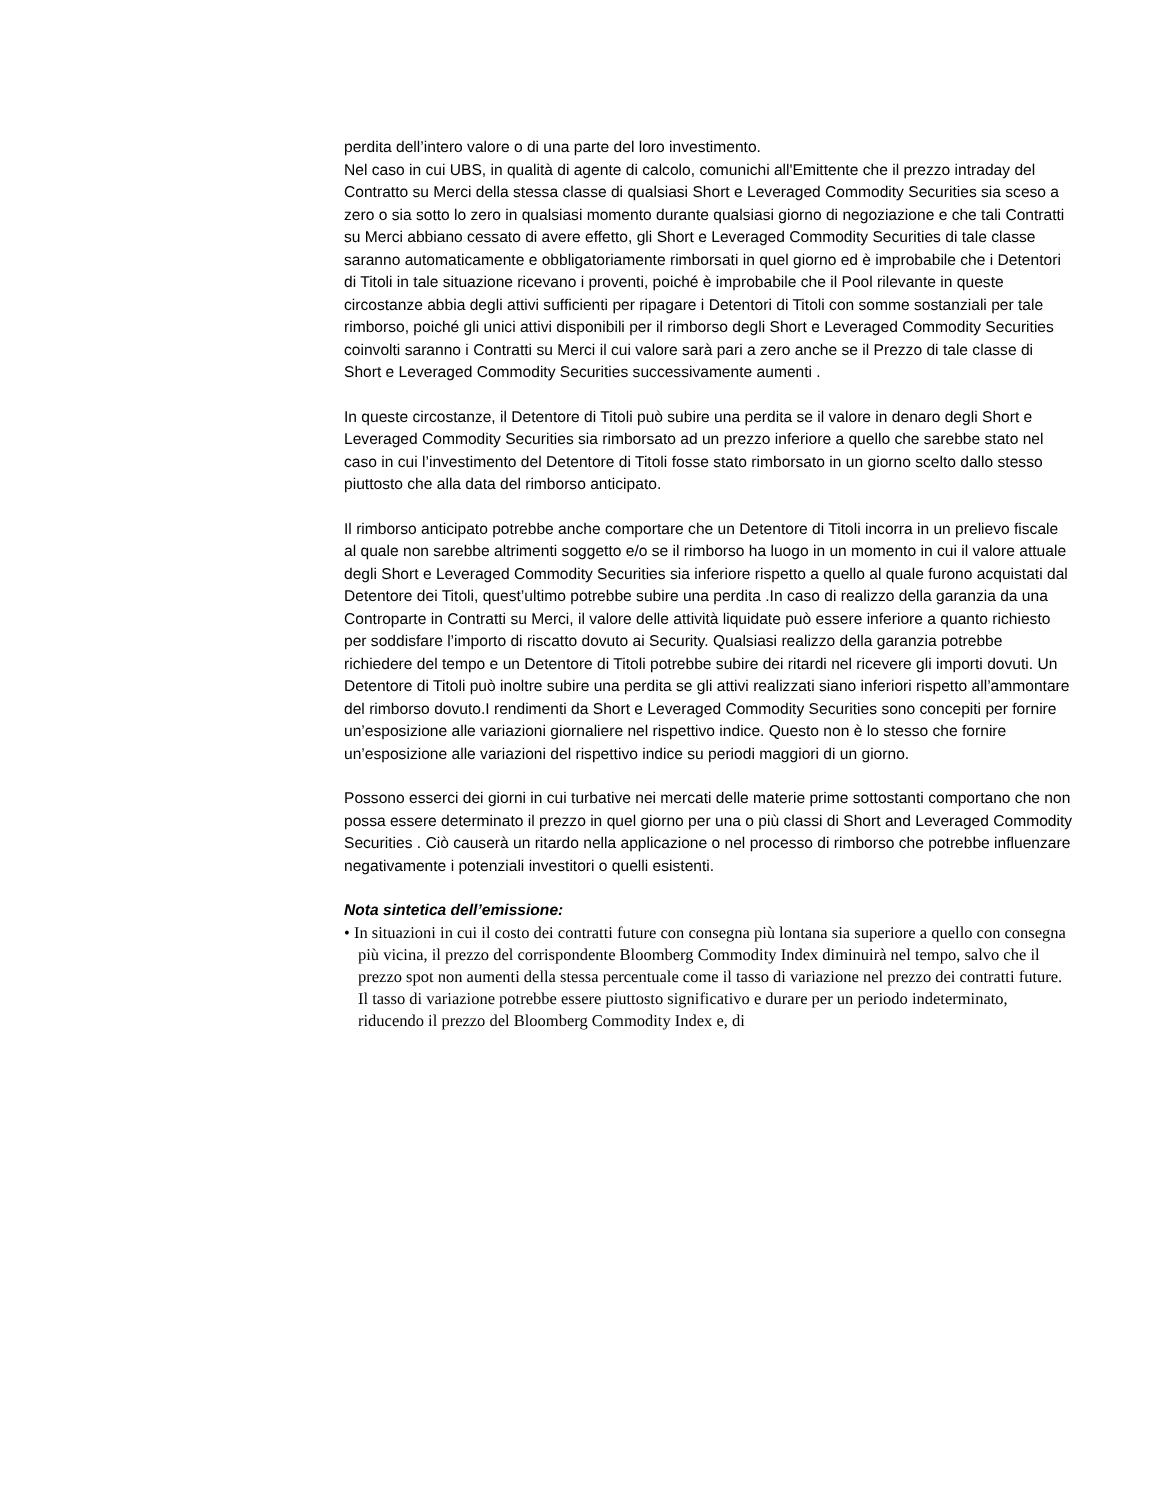perdita dell’intero valore o di una parte del loro investimento.
Nel caso in cui UBS, in qualità di agente di calcolo, comunichi all'Emittente che il prezzo intraday del Contratto su Merci della stessa classe di qualsiasi Short e Leveraged Commodity Securities sia sceso a zero o sia sotto lo zero in qualsiasi momento durante qualsiasi giorno di negoziazione e che tali Contratti su Merci abbiano cessato di avere effetto, gli Short e Leveraged Commodity Securities di tale classe saranno automaticamente e obbligatoriamente rimborsati in quel giorno ed è improbabile che i Detentori di Titoli in tale situazione ricevano i proventi, poiché è improbabile che il Pool rilevante in queste circostanze abbia degli attivi sufficienti per ripagare i Detentori di Titoli con somme sostanziali per tale rimborso, poiché gli unici attivi disponibili per il rimborso degli Short e Leveraged Commodity Securities coinvolti saranno i Contratti su Merci il cui valore sarà pari a zero anche se il Prezzo di tale classe di Short e Leveraged Commodity Securities successivamente aumenti .
In queste circostanze, il Detentore di Titoli può subire una perdita se il valore in denaro degli Short e Leveraged Commodity Securities sia rimborsato ad un prezzo inferiore a quello che sarebbe stato nel caso in cui l’investimento del Detentore di Titoli fosse stato rimborsato in un giorno scelto dallo stesso piuttosto che alla data del rimborso anticipato.
Il rimborso anticipato potrebbe anche comportare che un Detentore di Titoli incorra in un prelievo fiscale al quale non sarebbe altrimenti soggetto e/o se il rimborso ha luogo in un momento in cui il valore attuale degli Short e Leveraged Commodity Securities sia inferiore rispetto a quello al quale furono acquistati dal Detentore dei Titoli, quest’ultimo potrebbe subire una perdita .In caso di realizzo della garanzia da una Controparte in Contratti su Merci, il valore delle attività liquidate può essere inferiore a quanto richiesto per soddisfare l’importo di riscatto dovuto ai Security. Qualsiasi realizzo della garanzia potrebbe richiedere del tempo e un Detentore di Titoli potrebbe subire dei ritardi nel ricevere gli importi dovuti. Un Detentore di Titoli può inoltre subire una perdita se gli attivi realizzati siano inferiori rispetto all’ammontare del rimborso dovuto.I rendimenti da Short e Leveraged Commodity Securities sono concepiti per fornire un’esposizione alle variazioni giornaliere nel rispettivo indice. Questo non è lo stesso che fornire un’esposizione alle variazioni del rispettivo indice su periodi maggiori di un giorno.
Possono esserci dei giorni in cui turbative nei mercati delle materie prime sottostanti comportano che non possa essere determinato il prezzo in quel giorno per una o più classi di Short and Leveraged Commodity Securities . Ciò causerà un ritardo nella applicazione o nel processo di rimborso che potrebbe influenzare negativamente i potenziali investitori o quelli esistenti.
Nota sintetica dell’emissione:
• In situazioni in cui il costo dei contratti future con consegna più lontana sia superiore a quello con consegna più vicina, il prezzo del corrispondente Bloomberg Commodity Index diminuirà nel tempo, salvo che il prezzo spot non aumenti della stessa percentuale come il tasso di variazione nel prezzo dei contratti future. Il tasso di variazione potrebbe essere piuttosto significativo e durare per un periodo indeterminato, riducendo il prezzo del Bloomberg Commodity Index e, di